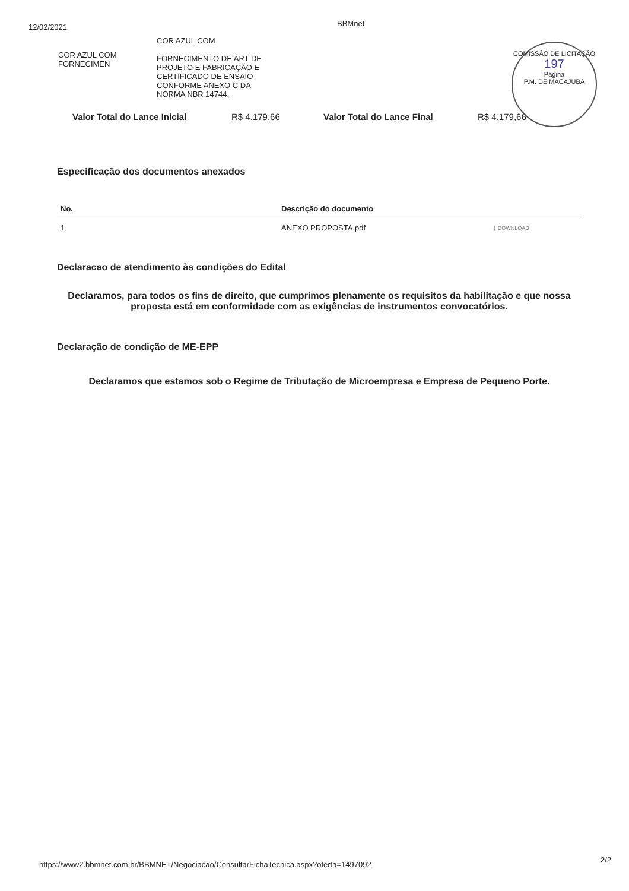12/02/2021
BBMnet
COR AZUL COM
FORNECIMEN
COR AZUL COM
FORNECIMENTO DE ART DE PROJETO E FABRICAÇÃO E CERTIFICADO DE ENSAIO CONFORME ANEXO C DA NORMA NBR 14744.
COMISSÃO DE LICITAÇÃO
197
Página
P.M. DE MACAJUBA
Valor Total do Lance Inicial R$ 4.179,66 Valor Total do Lance Final R$ 4.179,66
Especificação dos documentos anexados
| No. | Descrição do documento | |
| --- | --- | --- |
| 1 | ANEXO PROPOSTA.pdf | ⤓ DOWNLOAD |
Declaracao de atendimento às condições do Edital
Declaramos, para todos os fins de direito, que cumprimos plenamente os requisitos da habilitação e que nossa proposta está em conformidade com as exigências de instrumentos convocatórios.
Declaração de condição de ME-EPP
Declaramos que estamos sob o Regime de Tributação de Microempresa e Empresa de Pequeno Porte.
2/2
https://www2.bbmnet.com.br/BBMNET/Negociacao/ConsultarFichaTecnica.aspx?oferta=1497092